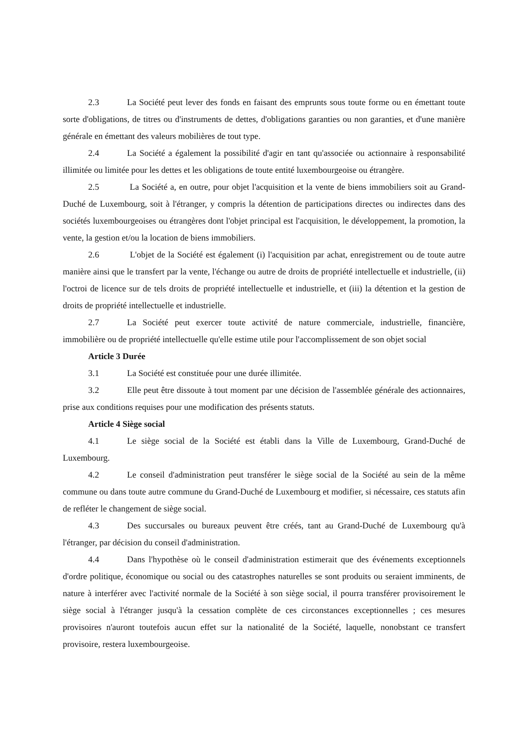2.3 La Société peut lever des fonds en faisant des emprunts sous toute forme ou en émettant toute sorte d'obligations, de titres ou d'instruments de dettes, d'obligations garanties ou non garanties, et d'une manière générale en émettant des valeurs mobilières de tout type.
2.4 La Société a également la possibilité d'agir en tant qu'associée ou actionnaire à responsabilité illimitée ou limitée pour les dettes et les obligations de toute entité luxembourgeoise ou étrangère.
2.5 La Société a, en outre, pour objet l'acquisition et la vente de biens immobiliers soit au Grand-Duché de Luxembourg, soit à l'étranger, y compris la détention de participations directes ou indirectes dans des sociétés luxembourgeoises ou étrangères dont l'objet principal est l'acquisition, le développement, la promotion, la vente, la gestion et/ou la location de biens immobiliers.
2.6 L'objet de la Société est également (i) l'acquisition par achat, enregistrement ou de toute autre manière ainsi que le transfert par la vente, l'échange ou autre de droits de propriété intellectuelle et industrielle, (ii) l'octroi de licence sur de tels droits de propriété intellectuelle et industrielle, et (iii) la détention et la gestion de droits de propriété intellectuelle et industrielle.
2.7 La Société peut exercer toute activité de nature commerciale, industrielle, financière, immobilière ou de propriété intellectuelle qu'elle estime utile pour l'accomplissement de son objet social
Article 3 Durée
3.1 La Société est constituée pour une durée illimitée.
3.2 Elle peut être dissoute à tout moment par une décision de l'assemblée générale des actionnaires, prise aux conditions requises pour une modification des présents statuts.
Article 4 Siège social
4.1 Le siège social de la Société est établi dans la Ville de Luxembourg, Grand-Duché de Luxembourg.
4.2 Le conseil d'administration peut transférer le siège social de la Société au sein de la même commune ou dans toute autre commune du Grand-Duché de Luxembourg et modifier, si nécessaire, ces statuts afin de refléter le changement de siège social.
4.3 Des succursales ou bureaux peuvent être créés, tant au Grand-Duché de Luxembourg qu'à l'étranger, par décision du conseil d'administration.
4.4 Dans l'hypothèse où le conseil d'administration estimerait que des événements exceptionnels d'ordre politique, économique ou social ou des catastrophes naturelles se sont produits ou seraient imminents, de nature à interférer avec l'activité normale de la Société à son siège social, il pourra transférer provisoirement le siège social à l'étranger jusqu'à la cessation complète de ces circonstances exceptionnelles ; ces mesures provisoires n'auront toutefois aucun effet sur la nationalité de la Société, laquelle, nonobstant ce transfert provisoire, restera luxembourgeoise.